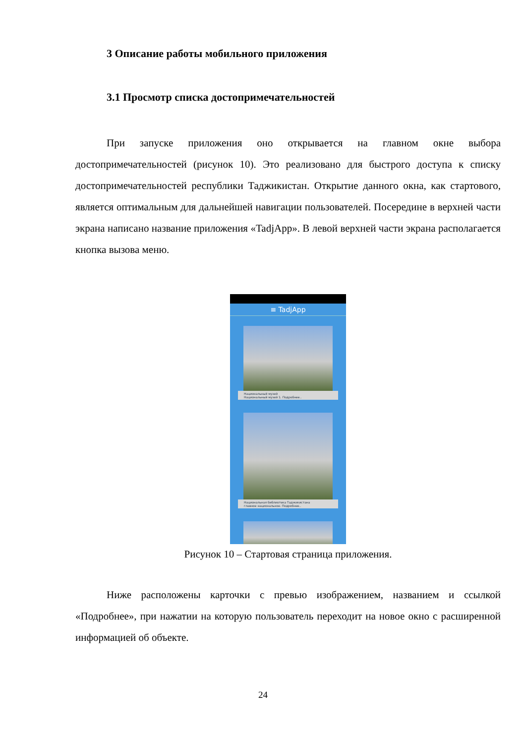3 Описание работы мобильного приложения
3.1 Просмотр списка достопримечательностей
При запуске приложения оно открывается на главном окне выбора достопримечательностей (рисунок 10). Это реализовано для быстрого доступа к списку достопримечательностей республики Таджикистан. Открытие данного окна, как стартового, является оптимальным для дальнейшей навигации пользователей. Посередине в верхней части экрана написано название приложения «TadjApp». В левой верхней части экрана располагается кнопка вызова меню.
≡ TadjApp
Национальный музей
Национальный музей 1. Подробнее..
Национальная библиотека Таджикистана
главное национальное. Подробнее..
Рисунок 10 – Стартовая страница приложения.
Ниже расположены карточки с превью изображением, названием и ссылкой «Подробнее», при нажатии на которую пользователь переходит на новое окно с расширенной информацией об объекте.
24